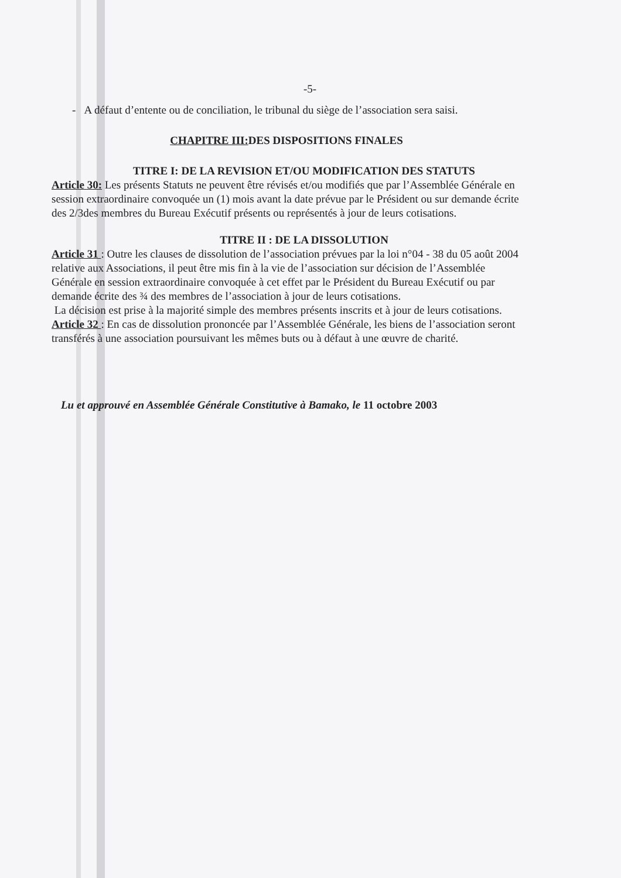-5-
- A défaut d’entente ou de conciliation, le tribunal du siège de l’association sera saisi.
CHAPITRE III: DES DISPOSITIONS FINALES
TITRE I: DE LA REVISION ET/OU MODIFICATION DES STATUTS
Article 30: Les présents Statuts ne peuvent être révisés et/ou modifiés que par l’Assemblée Générale en session extraordinaire convoquée un (1) mois avant la date prévue par le Président ou sur demande écrite des 2/3des membres du Bureau Exécutif présents ou représentés à jour de leurs cotisations.
TITRE II : DE LA DISSOLUTION
Article 31 : Outre les clauses de dissolution de l’association prévues par la loi n°04 - 38 du 05 août 2004 relative aux Associations, il peut être mis fin à la vie de l’association sur décision de l’Assemblée Générale en session extraordinaire convoquée à cet effet par le Président du Bureau Exécutif ou par demande écrite des ¾ des membres de l’association à jour de leurs cotisations.
La décision est prise à la majorité simple des membres présents inscrits et à jour de leurs cotisations.
Article 32 : En cas de dissolution prononcée par l’Assemblée Générale, les biens de l’association seront transférés à une association poursuivant les mêmes buts ou à défaut à une œuvre de charité.
Lu et approuvé en Assemblée Générale Constitutive à Bamako, le 11 octobre 2003